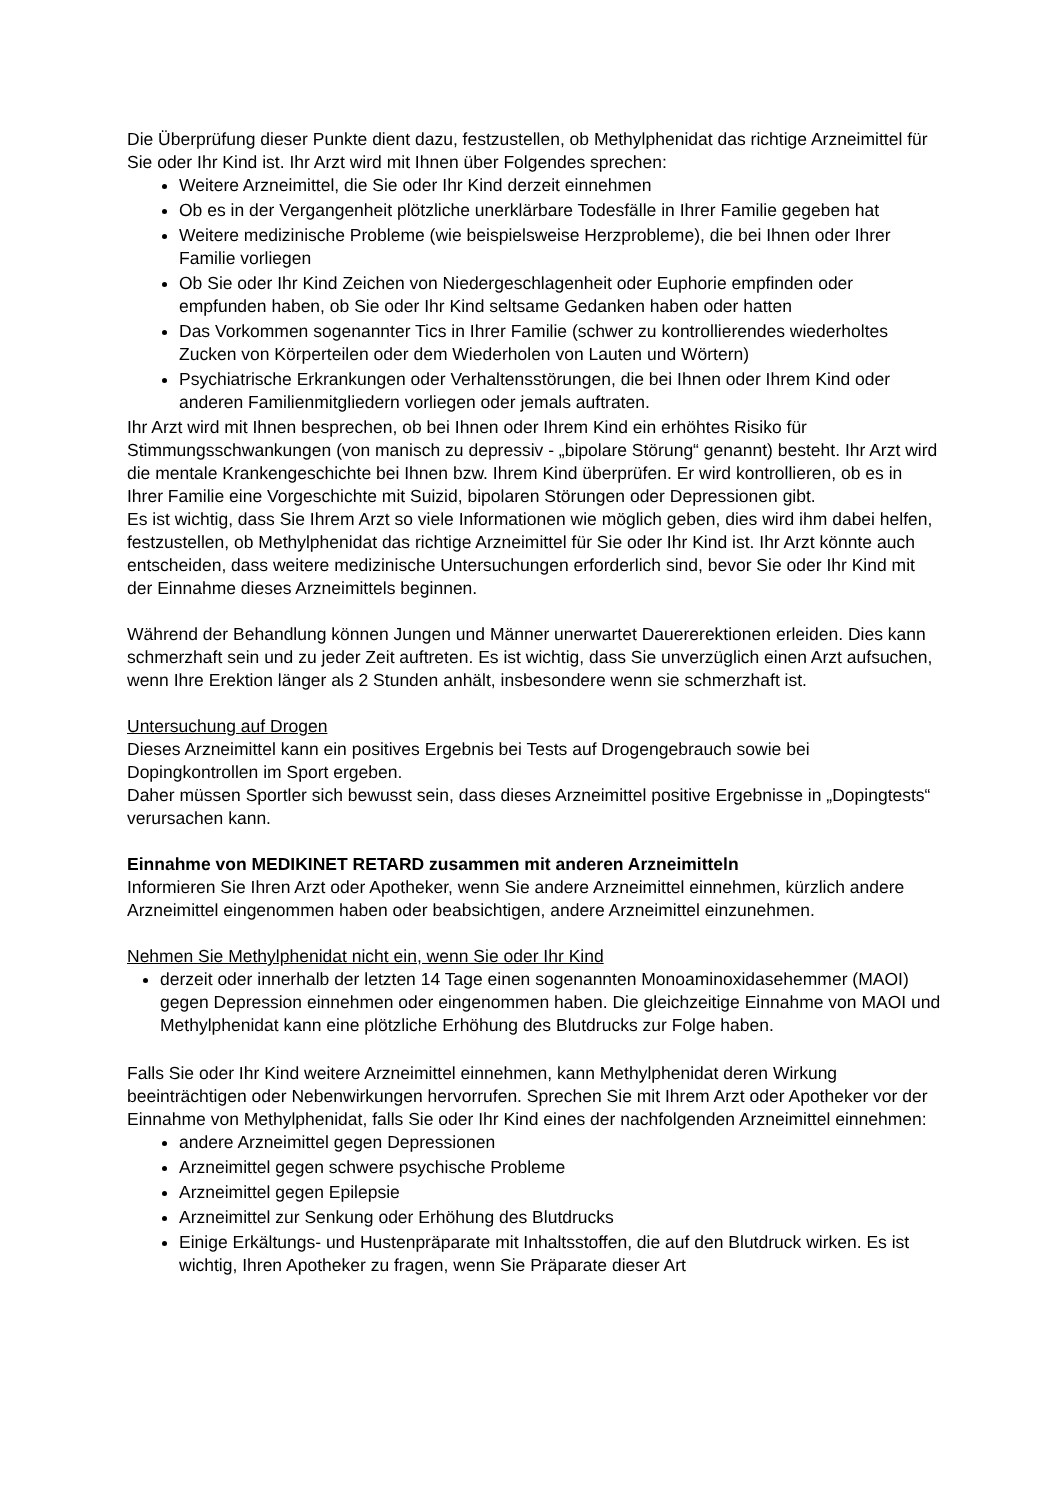Die Überprüfung dieser Punkte dient dazu, festzustellen, ob Methylphenidat das richtige Arzneimittel für Sie oder Ihr Kind ist. Ihr Arzt wird mit Ihnen über Folgendes sprechen:
Weitere Arzneimittel, die Sie oder Ihr Kind derzeit einnehmen
Ob es in der Vergangenheit plötzliche unerklärbare Todesfälle in Ihrer Familie gegeben hat
Weitere medizinische Probleme (wie beispielsweise Herzprobleme), die bei Ihnen oder Ihrer Familie vorliegen
Ob Sie oder Ihr Kind Zeichen von Niedergeschlagenheit oder Euphorie empfinden oder empfunden haben, ob Sie oder Ihr Kind seltsame Gedanken haben oder hatten
Das Vorkommen sogenannter Tics in Ihrer Familie (schwer zu kontrollierendes wiederholtes Zucken von Körperteilen oder dem Wiederholen von Lauten und Wörtern)
Psychiatrische Erkrankungen oder Verhaltensstörungen, die bei Ihnen oder Ihrem Kind oder anderen Familienmitgliedern vorliegen oder jemals auftraten.
Ihr Arzt wird mit Ihnen besprechen, ob bei Ihnen oder Ihrem Kind ein erhöhtes Risiko für Stimmungsschwankungen (von manisch zu depressiv - „bipolare Störung“ genannt) besteht. Ihr Arzt wird die mentale Krankengeschichte bei Ihnen bzw. Ihrem Kind überprüfen. Er wird kontrollieren, ob es in Ihrer Familie eine Vorgeschichte mit Suizid, bipolaren Störungen oder Depressionen gibt.
Es ist wichtig, dass Sie Ihrem Arzt so viele Informationen wie möglich geben, dies wird ihm dabei helfen, festzustellen, ob Methylphenidat das richtige Arzneimittel für Sie oder Ihr Kind ist. Ihr Arzt könnte auch entscheiden, dass weitere medizinische Untersuchungen erforderlich sind, bevor Sie oder Ihr Kind mit der Einnahme dieses Arzneimittels beginnen.
Während der Behandlung können Jungen und Männer unerwartet Dauererektionen erleiden. Dies kann schmerzhaft sein und zu jeder Zeit auftreten. Es ist wichtig, dass Sie unverzüglich einen Arzt aufsuchen, wenn Ihre Erektion länger als 2 Stunden anhält, insbesondere wenn sie schmerzhaft ist.
Untersuchung auf Drogen
Dieses Arzneimittel kann ein positives Ergebnis bei Tests auf Drogengebrauch sowie bei Dopingkontrollen im Sport ergeben.
Daher müssen Sportler sich bewusst sein, dass dieses Arzneimittel positive Ergebnisse in „Dopingtests“ verursachen kann.
Einnahme von MEDIKINET RETARD zusammen mit anderen Arzneimitteln
Informieren Sie Ihren Arzt oder Apotheker, wenn Sie andere Arzneimittel einnehmen, kürzlich andere Arzneimittel eingenommen haben oder beabsichtigen, andere Arzneimittel einzunehmen.
Nehmen Sie Methylphenidat nicht ein, wenn Sie oder Ihr Kind
derzeit oder innerhalb der letzten 14 Tage einen sogenannten Monoaminoxidasehemmer (MAOI) gegen Depression einnehmen oder eingenommen haben. Die gleichzeitige Einnahme von MAOI und Methylphenidat kann eine plötzliche Erhöhung des Blutdrucks zur Folge haben.
Falls Sie oder Ihr Kind weitere Arzneimittel einnehmen, kann Methylphenidat deren Wirkung beeinträchtigen oder Nebenwirkungen hervorrufen. Sprechen Sie mit Ihrem Arzt oder Apotheker vor der Einnahme von Methylphenidat, falls Sie oder Ihr Kind eines der nachfolgenden Arzneimittel einnehmen:
andere Arzneimittel gegen Depressionen
Arzneimittel gegen schwere psychische Probleme
Arzneimittel gegen Epilepsie
Arzneimittel zur Senkung oder Erhöhung des Blutdrucks
Einige Erkältungs- und Hustenpräparate mit Inhaltsstoffen, die auf den Blutdruck wirken. Es ist wichtig, Ihren Apotheker zu fragen, wenn Sie Präparate dieser Art